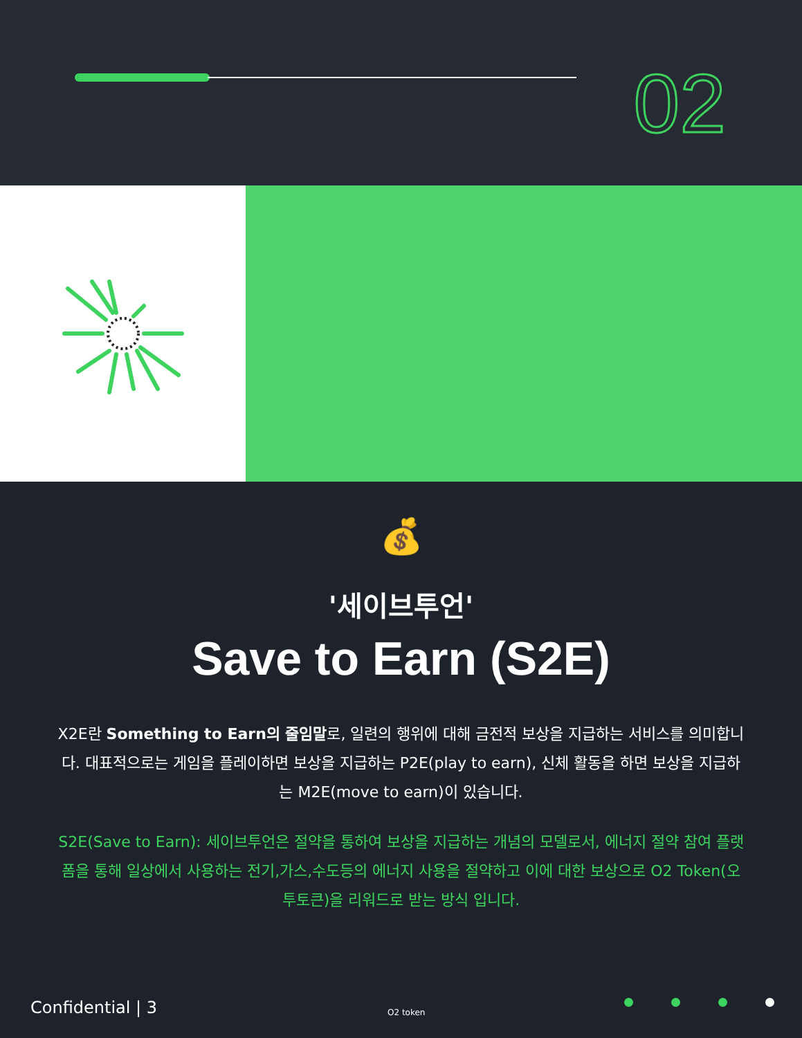02
💰
'세이브투언'
Save to Earn (S2E)
X2E란 Something to Earn의 줄임말로, 일련의 행위에 대해 금전적 보상을 지급하는 서비스를 의미합니다. 대표적으로는 게임을 플레이하면 보상을 지급하는 P2E(play to earn), 신체 활동을 하면 보상을 지급하는 M2E(move to earn)이 있습니다.
S2E(Save to Earn): 세이브투언은 절약을 통하여 보상을 지급하는 개념의 모델로서, 에너지 절약 참여 플랫폼을 통해 일상에서 사용하는 전기,가스,수도등의 에너지 사용을 절약하고 이에 대한 보상으로 O2 Token(오투토큰)을 리워드로 받는 방식 입니다.
Confidential | 3 O2 token